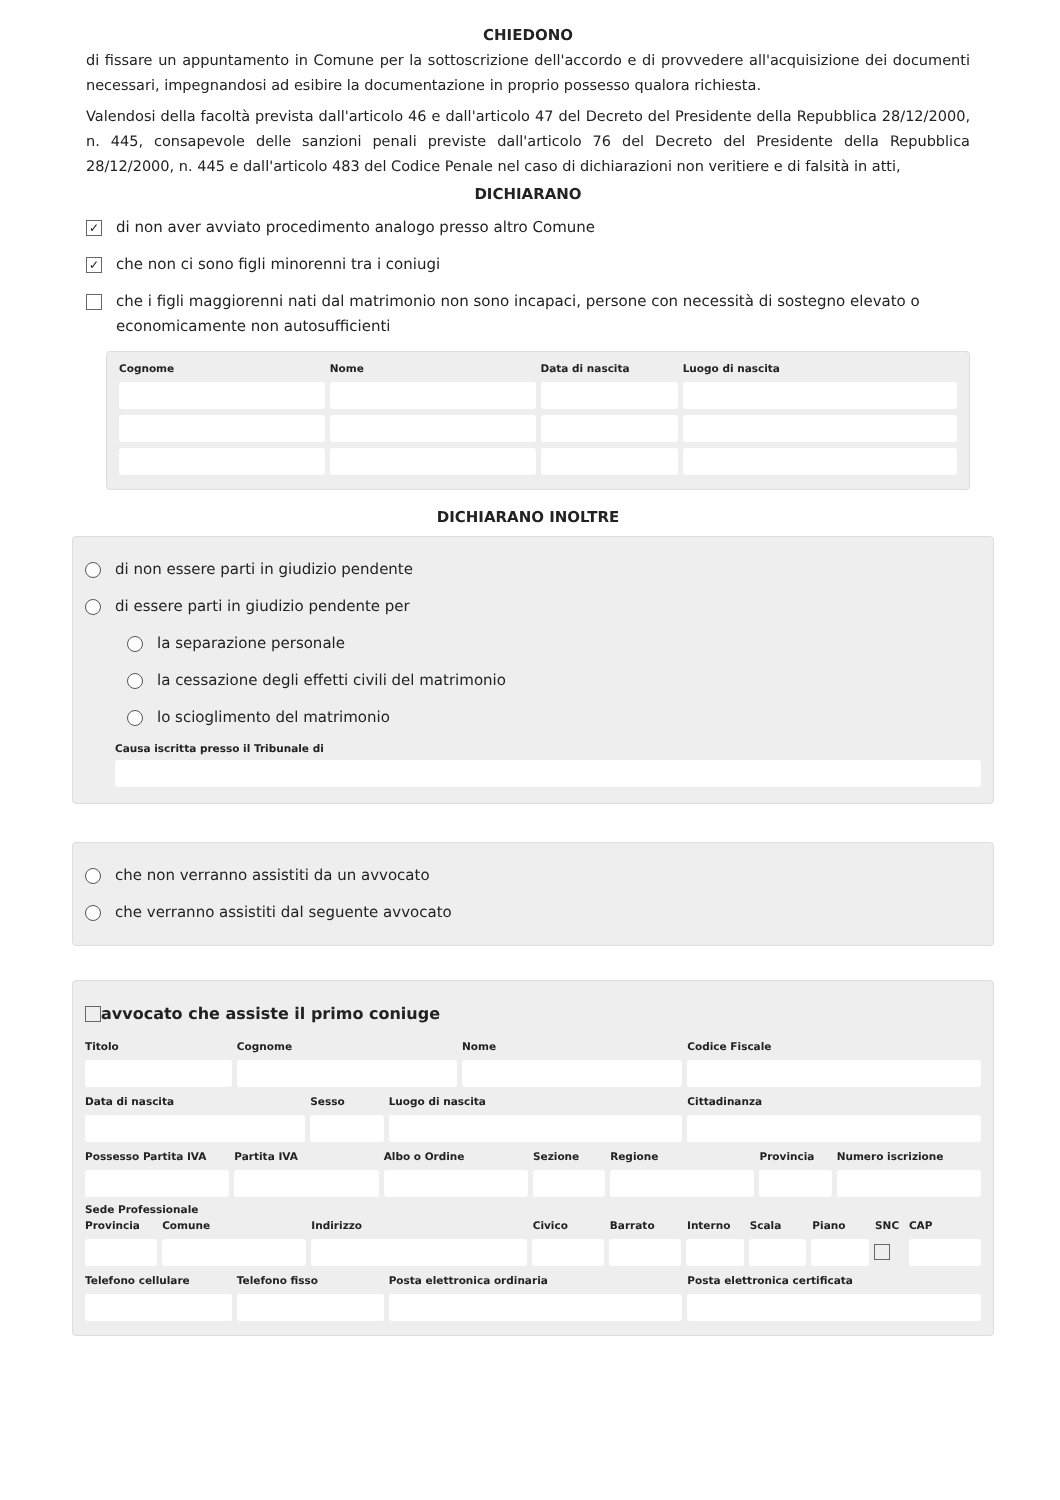CHIEDONO
di fissare un appuntamento in Comune per la sottoscrizione dell'accordo e di provvedere all'acquisizione dei documenti necessari, impegnandosi ad esibire la documentazione in proprio possesso qualora richiesta.
Valendosi della facoltà prevista dall'articolo 46 e dall'articolo 47 del Decreto del Presidente della Repubblica 28/12/2000, n. 445, consapevole delle sanzioni penali previste dall'articolo 76 del Decreto del Presidente della Repubblica 28/12/2000, n. 445 e dall'articolo 483 del Codice Penale nel caso di dichiarazioni non veritiere e di falsità in atti,
DICHIARANO
✓
di non aver avviato procedimento analogo presso altro Comune
✓
che non ci sono figli minorenni tra i coniugi
che i figli maggiorenni nati dal matrimonio non sono incapaci, persone con necessità di sostegno elevato o economicamente non autosufficienti
Cognome Nome Data di nascita Luogo di nascita
DICHIARANO INOLTRE
di non essere parti in giudizio pendente
di essere parti in giudizio pendente per
la separazione personale
la cessazione degli effetti civili del matrimonio
lo scioglimento del matrimonio
Causa iscritta presso il Tribunale di
che non verranno assistiti da un avvocato
che verranno assistiti dal seguente avvocato
avvocato che assiste il primo coniuge
Titolo Cognome Nome Codice Fiscale
Data di nascita Sesso Luogo di nascita Cittadinanza
Possesso Partita IVA Partita IVA Albo o Ordine Sezione Regione Provincia Numero iscrizione
Sede Professionale
Provincia Comune Indirizzo Civico Barrato Interno Scala Piano SNC CAP
Telefono cellulare Telefono fisso Posta elettronica ordinaria Posta elettronica certificata